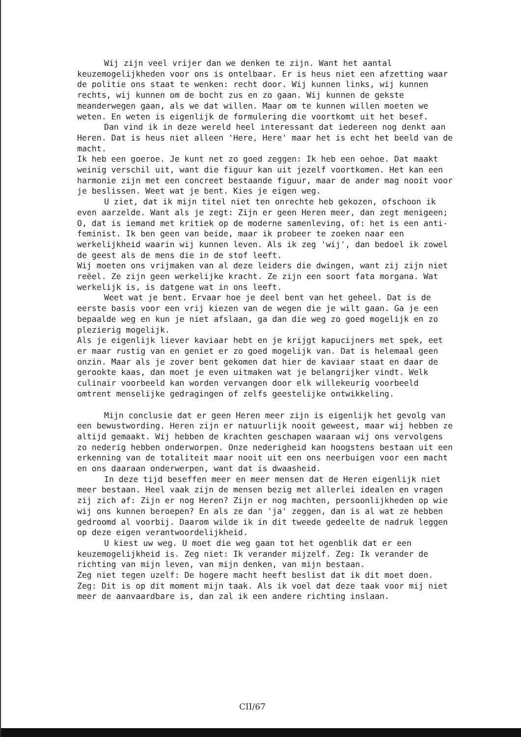Wij zijn veel vrijer dan we denken te zijn. Want het aantal keuzemogelijkheden voor ons is ontelbaar. Er is heus niet een afzetting waar de politie ons staat te wenken: recht door. Wij kunnen links, wij kunnen rechts, wij kunnen om de bocht zus en zo gaan. Wij kunnen de gekste meanderwegen gaan, als we dat willen. Maar om te kunnen willen moeten we weten. En weten is eigenlijk de formulering die voortkomt uit het besef.
Dan vind ik in deze wereld heel interessant dat iedereen nog denkt aan Heren. Dat is heus niet alleen 'Here, Here' maar het is echt het beeld van de macht.
Ik heb een goeroe. Je kunt net zo goed zeggen: Ik heb een oehoe. Dat maakt weinig verschil uit, want die figuur kan uit jezelf voortkomen. Het kan een harmonie zijn met een concreet bestaande figuur, maar de ander mag nooit voor je beslissen. Weet wat je bent. Kies je eigen weg.
U ziet, dat ik mijn titel niet ten onrechte heb gekozen, ofschoon ik even aarzelde. Want als je zegt: Zijn er geen Heren meer, dan zegt menigeen; O, dat is iemand met kritiek op de moderne samenleving, of: het is een anti-feminist. Ik ben geen van beide, maar ik probeer te zoeken naar een werkelijkheid waarin wij kunnen leven. Als ik zeg 'wij', dan bedoel ik zowel de geest als de mens die in de stof leeft.
Wij moeten ons vrijmaken van al deze leiders die dwingen, want zij zijn niet reëel. Ze zijn geen werkelijke kracht. Ze zijn een soort fata morgana. Wat werkelijk is, is datgene wat in ons leeft.
Weet wat je bent. Ervaar hoe je deel bent van het geheel. Dat is de eerste basis voor een vrij kiezen van de wegen die je wilt gaan. Ga je een bepaalde weg en kun je niet afslaan, ga dan die weg zo goed mogelijk en zo plezierig mogelijk.
Als je eigenlijk liever kaviaar hebt en je krijgt kapucijners met spek, eet er maar rustig van en geniet er zo goed mogelijk van. Dat is helemaal geen onzin. Maar als je zover bent gekomen dat hier de kaviaar staat en daar de gerookte kaas, dan moet je even uitmaken wat je belangrijker vindt. Welk culinair voorbeeld kan worden vervangen door elk willekeurig voorbeeld omtrent menselijke gedragingen of zelfs geestelijke ontwikkeling.
Mijn conclusie dat er geen Heren meer zijn is eigenlijk het gevolg van een bewustwording. Heren zijn er natuurlijk nooit geweest, maar wij hebben ze altijd gemaakt. Wij hebben de krachten geschapen waaraan wij ons vervolgens zo nederig hebben onderworpen. Onze nederigheid kan hoogstens bestaan uit een erkenning van de totaliteit maar nooit uit een ons neerbuigen voor een macht en ons daaraan onderwerpen, want dat is dwaasheid.
In deze tijd beseffen meer en meer mensen dat de Heren eigenlijk niet meer bestaan. Heel vaak zijn de mensen bezig met allerlei idealen en vragen zij zich af: Zijn er nog Heren? Zijn er nog machten, persoonlijkheden op wie wij ons kunnen beroepen? En als ze dan 'ja' zeggen, dan is al wat ze hebben gedroomd al voorbij. Daarom wilde ik in dit tweede gedeelte de nadruk leggen op deze eigen verantwoordelijkheid.
U kiest uw weg. U moet die weg gaan tot het ogenblik dat er een keuzemogelijkheid is. Zeg niet: Ik verander mijzelf. Zeg: Ik verander de richting van mijn leven, van mijn denken, van mijn bestaan.
Zeg niet tegen uzelf: De hogere macht heeft beslist dat ik dit moet doen. Zeg: Dit is op dit moment mijn taak. Als ik voel dat deze taak voor mij niet meer de aanvaardbare is, dan zal ik een andere richting inslaan.
CII/67